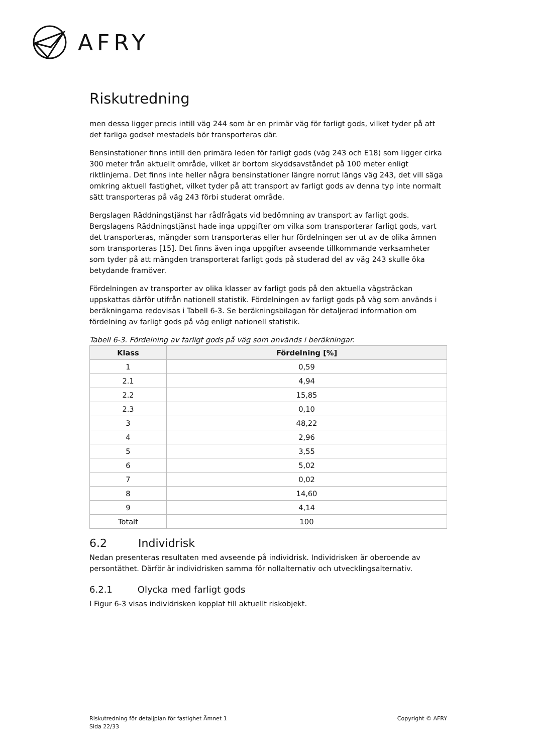AFRY
Riskutredning
men dessa ligger precis intill väg 244 som är en primär väg för farligt gods, vilket tyder på att det farliga godset mestadels bör transporteras där.
Bensinstationer finns intill den primära leden för farligt gods (väg 243 och E18) som ligger cirka 300 meter från aktuellt område, vilket är bortom skyddsavståndet på 100 meter enligt riktlinjerna. Det finns inte heller några bensinstationer längre norrut längs väg 243, det vill säga omkring aktuell fastighet, vilket tyder på att transport av farligt gods av denna typ inte normalt sätt transporteras på väg 243 förbi studerat område.
Bergslagen Räddningstjänst har rådfrågats vid bedömning av transport av farligt gods. Bergslagens Räddningstjänst hade inga uppgifter om vilka som transporterar farligt gods, vart det transporteras, mängder som transporteras eller hur fördelningen ser ut av de olika ämnen som transporteras [15]. Det finns även inga uppgifter avseende tillkommande verksamheter som tyder på att mängden transporterat farligt gods på studerad del av väg 243 skulle öka betydande framöver.
Fördelningen av transporter av olika klasser av farligt gods på den aktuella vägsträckan uppskattas därför utifrån nationell statistik. Fördelningen av farligt gods på väg som används i beräkningarna redovisas i Tabell 6-3. Se beräkningsbilagan för detaljerad information om fördelning av farligt gods på väg enligt nationell statistik.
Tabell 6-3. Fördelning av farligt gods på väg som används i beräkningar.
| Klass | Fördelning [%] |
| --- | --- |
| 1 | 0,59 |
| 2.1 | 4,94 |
| 2.2 | 15,85 |
| 2.3 | 0,10 |
| 3 | 48,22 |
| 4 | 2,96 |
| 5 | 3,55 |
| 6 | 5,02 |
| 7 | 0,02 |
| 8 | 14,60 |
| 9 | 4,14 |
| Totalt | 100 |
6.2 Individrisk
Nedan presenteras resultaten med avseende på individrisk. Individrisken är oberoende av persontäthet. Därför är individrisken samma för nollalternativ och utvecklingsalternativ.
6.2.1 Olycka med farligt gods
I Figur 6-3 visas individrisken kopplat till aktuellt riskobjekt.
Riskutredning för detaljplan för fastighet Ämnet 1
Sida 22/33
Copyright © AFRY